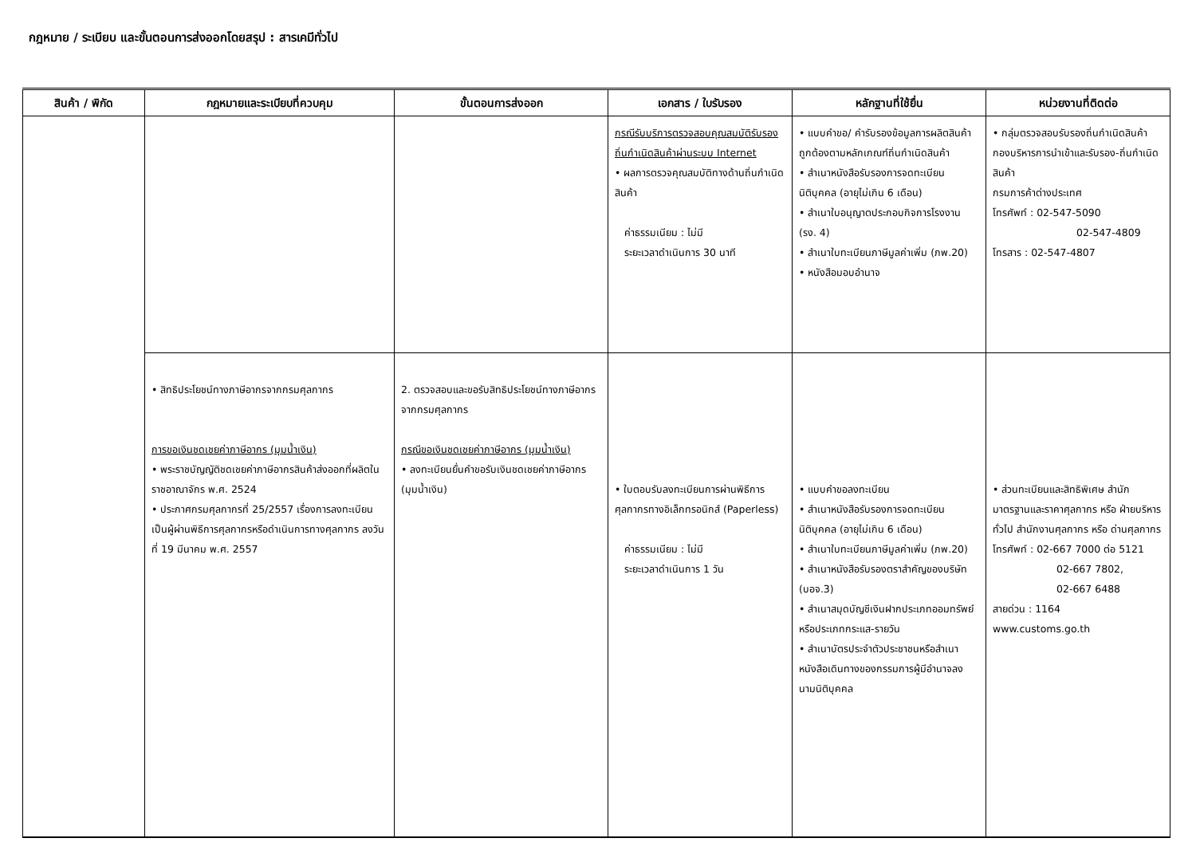กฎหมาย / ระเบียบ และขั้นตอนการส่งออกโดยสรุป : สารเคมีทั่วไป
| สินค้า / พิกัด | กฎหมายและระเบียบที่ควบคุม | ขั้นตอนการส่งออก | เอกสาร / ใบรับรอง | หลักฐานที่ใช้ยื่น | หน่วยงานที่ติดต่อ |
| --- | --- | --- | --- | --- | --- |
| | | | กรณีรับบริการตรวจสอบคุณสมบัติรับรองถิ่นกำเนิดสินค้าผ่านระบบ Internet • ผลการตรวจคุณสมบัติทางด้านถิ่นกำเนิดสินค้า ค่าธรรมเนียม : ไม่มี ระยะเวลาดำเนินการ 30 นาที | • แบบคำขอ/ คำรับรองข้อมูลการผลิตสินค้าถูกต้องตามหลักเกณฑ์ถิ่นกำเนิดสินค้า • สำเนาหนังสือรับรองการจดทะเบียนนิติบุคคล (อายุไม่เกิน 6 เดือน) • สำเนาใบอนุญาตประกอบกิจการโรงงาน (รง. 4) • สำเนาใบทะเบียนภาษีมูลค่าเพิ่ม (ภพ.20) • หนังสือมอบอำนาจ | • กลุ่มตรวจสอบรับรองถิ่นกำเนิดสินค้า กองบริหารการนำเข้าและรับรอง-ถิ่นกำเนิดสินค้า กรมการค้าต่างประเทศ โทรศัพท์ : 02-547-5090 02-547-4809 โทรสาร : 02-547-4807 |
| | • สิทธิประโยชน์ทางภาษีอากรจากกรมศุลกากร การขอเงินชดเชยค่าภาษีอากร (มุมน้ำเงิน) • พระราชบัญญัติชดเชยค่าภาษีอากรสินค้าส่งออกที่ผลิตในราชอาณาจักร พ.ศ. 2524 • ประกาศกรมศุลกากรที่ 25/2557 เรื่องการลงทะเบียนเป็นผู้ผ่านพิธีการศุลกากรหรือดำเนินการทางศุลกากร ลงวันที่ 19 มีนาคม พ.ศ. 2557 | 2. ตรวจสอบและขอรับสิทธิประโยชน์ทางภาษีอากรจากกรมศุลกากร กรณีขอเงินชดเชยค่าภาษีอากร (มุมน้ำเงิน) • ลงทะเบียนยื่นคำขอรับเงินชดเชยค่าภาษีอากร (มุมน้ำเงิน) | • ใบตอบรับลงทะเบียนการผ่านพิธีการศุลกากรทางอิเล็กทรอนิกส์ (Paperless) ค่าธรรมเนียม : ไม่มี ระยะเวลาดำเนินการ 1 วัน | • แบบคำขอลงทะเบียน • สำเนาหนังสือรับรองการจดทะเบียนนิติบุคคล (อายุไม่เกิน 6 เดือน) • สำเนาใบทะเบียนภาษีมูลค่าเพิ่ม (ภพ.20) • สำเนาหนังสือรับรองตราสำคัญของบริษัท (บอจ.3) • สำเนาสมุดบัญชีเงินฝากประเภทออมทรัพย์หรือประเภทกระแส-รายวัน • สำเนาบัตรประจำตัวประชาชนหรือสำเนาหนังสือเดินทางของกรรมการผู้มีอำนาจลงนามนิติบุคคล | • ส่วนทะเบียนและสิทธิพิเศษ สำนักมาตรฐานและราคาศุลกากร หรือ ฝ่ายบริหารทั่วไป สำนักงานศุลกากร หรือ ด่านศุลกากร โทรศัพท์ : 02-667 7000 ต่อ 5121 02-667 7802, 02-667 6488 สายด่วน : 1164 www.customs.go.th |